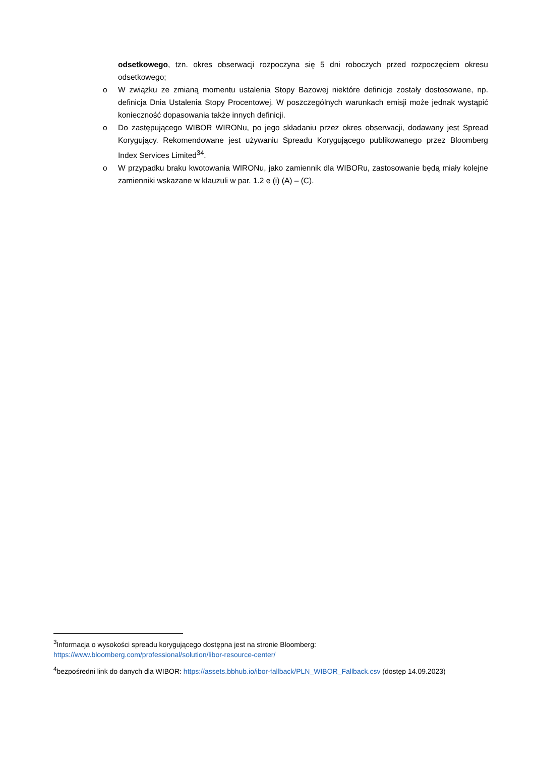odsetkowego, tzn. okres obserwacji rozpoczyna się 5 dni roboczych przed rozpoczęciem okresu odsetkowego;
o W związku ze zmianą momentu ustalenia Stopy Bazowej niektóre definicje zostały dostosowane, np. definicja Dnia Ustalenia Stopy Procentowej. W poszczególnych warunkach emisji może jednak wystąpić konieczność dopasowania także innych definicji.
o Do zastępującego WIBOR WIRONu, po jego składaniu przez okres obserwacji, dodawany jest Spread Korygujący. Rekomendowane jest używaniu Spreadu Korygującego publikowanego przez Bloomberg Index Services Limited<sup>3</sup><sup>4</sup>.
o W przypadku braku kwotowania WIRONu, jako zamiennik dla WIBORu, zastosowanie będą miały kolejne zamienniki wskazane w klauzuli w par. 1.2 e (i) (A) – (C).
<sup>3</sup> Informacja o wysokości spreadu korygującego dostępna jest na stronie Bloomberg: https://www.bloomberg.com/professional/solution/libor-resource-center/
<sup>4</sup> bezpośredni link do danych dla WIBOR: https://assets.bbhub.io/ibor-fallback/PLN_WIBOR_Fallback.csv (dostęp 14.09.2023)